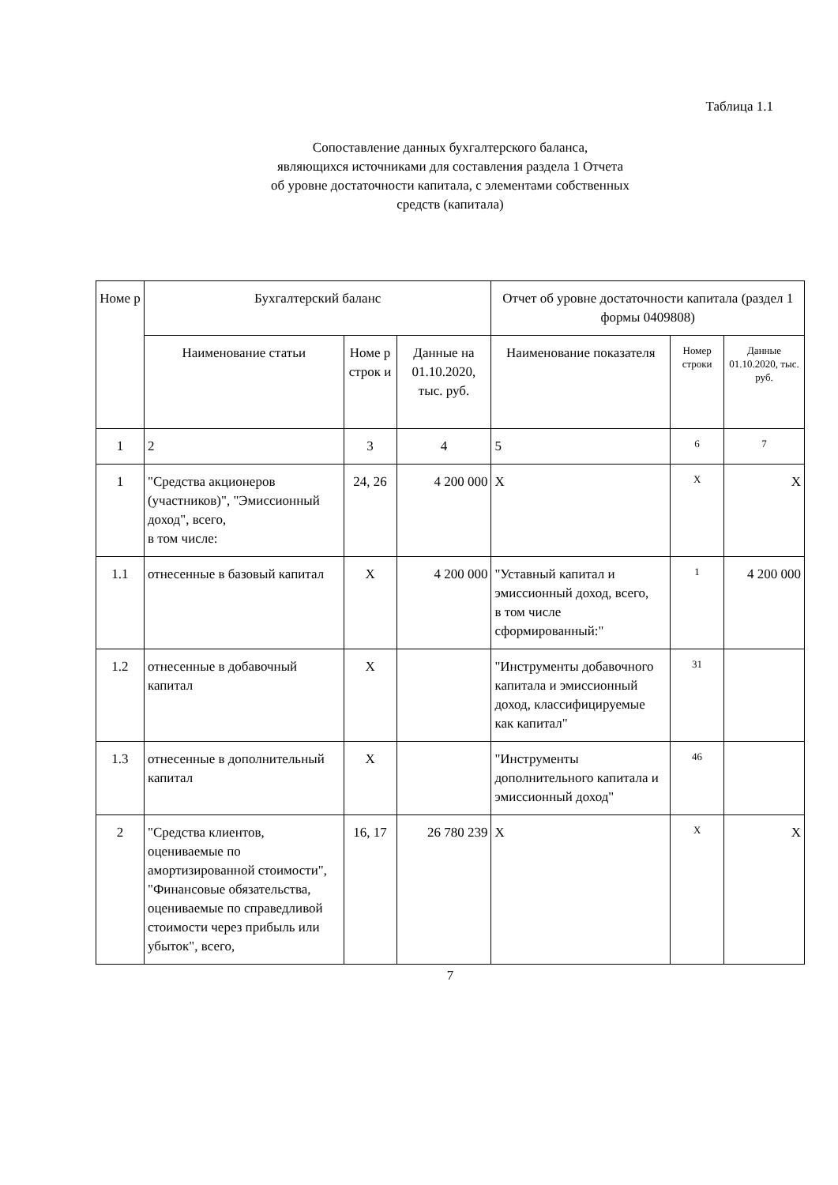Таблица 1.1
Сопоставление данных бухгалтерского баланса,
являющихся источниками для составления раздела 1 Отчета
об уровне достаточности капитала, с элементами собственных
средств (капитала)
| Номе р | Бухгалтерский баланс | | | Отчет об уровне достаточности капитала (раздел 1 формы 0409808) | | |
| --- | --- | --- | --- | --- | --- | --- |
| | Наименование статьи | Номе р строк и | Данные на 01.10.2020, тыс. руб. | Наименование показателя | Номер строки | Данные 01.10.2020, тыс. руб. |
| 1 | 2 | 3 | 4 | 5 | 6 | 7 |
| 1 | "Средства акционеров (участников)", "Эмиссионный доход", всего, в том числе: | 24, 26 | 4 200 000 | X | X | X |
| 1.1 | отнесенные в базовый капитал | X | 4 200 000 | "Уставный капитал и эмиссионный доход, всего, в том числе сформированный:" | 1 | 4 200 000 |
| 1.2 | отнесенные в добавочный капитал | X | | "Инструменты добавочного капитала и эмиссионный доход, классифицируемые как капитал" | 31 | |
| 1.3 | отнесенные в дополнительный капитал | X | | "Инструменты дополнительного капитала и эмиссионный доход" | 46 | |
| 2 | "Средства клиентов, оцениваемые по амортизированной стоимости", "Финансовые обязательства, оцениваемые по справедливой стоимости через прибыль или убыток", всего, | 16, 17 | 26 780 239 | X | X | X |
7